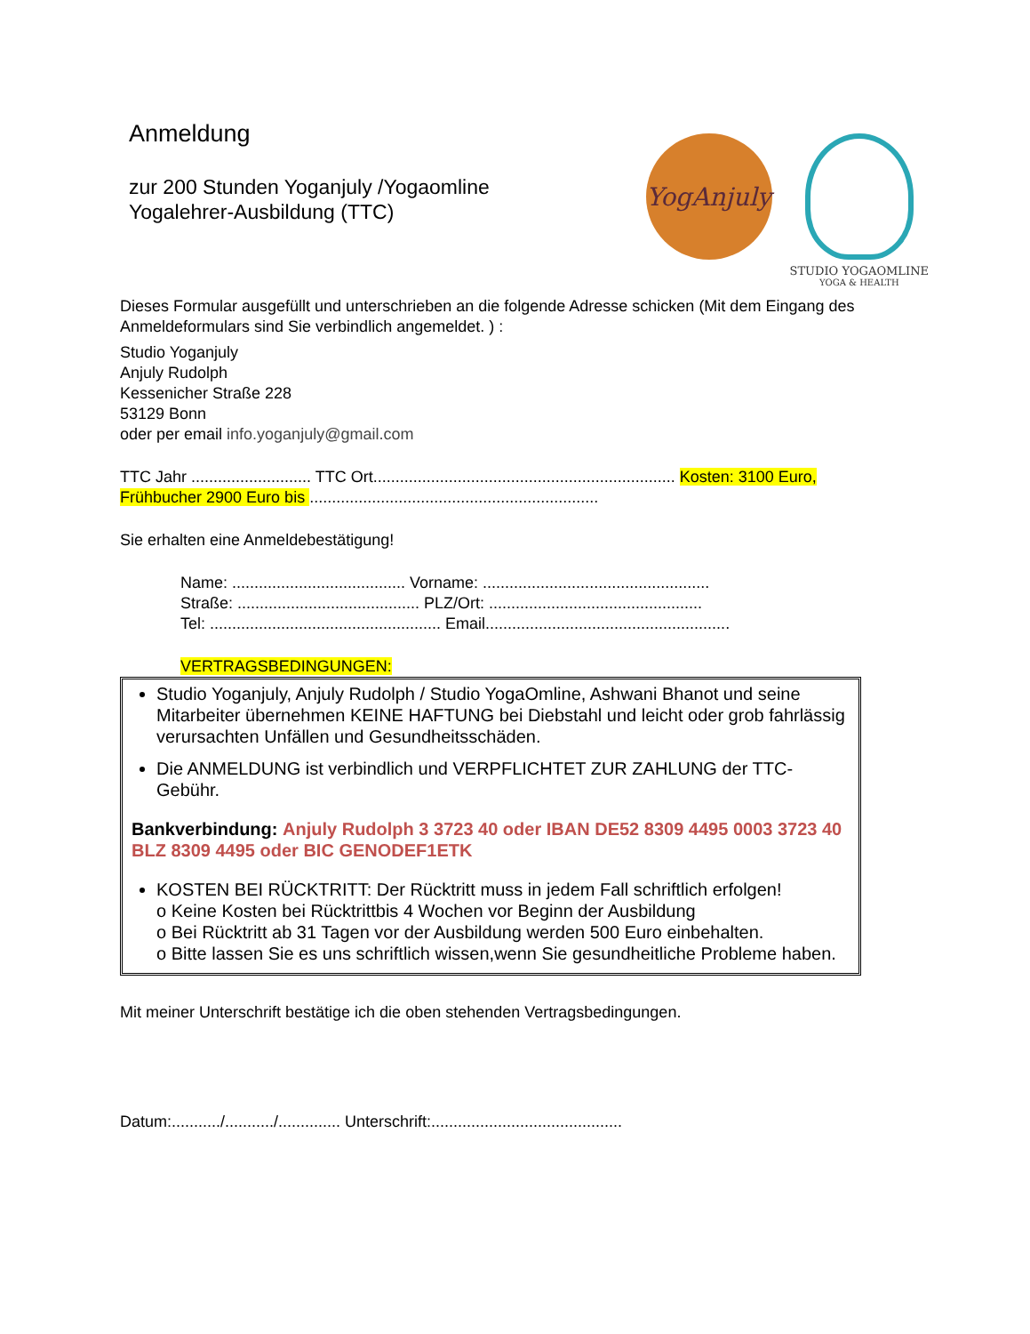Anmeldung
zur 200 Stunden Yoganjuly /Yogaomline
Yogalehrer-Ausbildung (TTC)
YogAnjuly
STUDIO YOGAOMLINE
YOGA & HEALTH
Dieses Formular ausgefüllt und unterschrieben an die folgende Adresse schicken (Mit dem Eingang des Anmeldeformulars sind Sie verbindlich angemeldet. ) :
Studio Yoganjuly
Anjuly Rudolph
Kessenicher Straße 228
53129 Bonn
oder per email info.yoganjuly@gmail.com
TTC Jahr ........................... TTC Ort.................................................................... Kosten: 3100 Euro, Frühbucher 2900 Euro bis .................................................................
Sie erhalten eine Anmeldebestätigung!
Name: ....................................... Vorname: ...................................................
Straße: ......................................... PLZ/Ort: ................................................
Tel: .................................................... Email.......................................................
VERTRAGSBEDINGUNGEN:
Studio Yoganjuly, Anjuly Rudolph / Studio YogaOmline, Ashwani Bhanot und seine Mitarbeiter übernehmen KEINE HAFTUNG bei Diebstahl und leicht oder grob fahrlässig verursachten Unfällen und Gesundheitsschäden.
Die ANMELDUNG ist verbindlich und VERPFLICHTET ZUR ZAHLUNG der TTC-Gebühr.
Bankverbindung: Anjuly Rudolph 3 3723 40 oder IBAN DE52 8309 4495 0003 3723 40 BLZ 8309 4495 oder BIC GENODEF1ETK
KOSTEN BEI RÜCKTRITT: Der Rücktritt muss in jedem Fall schriftlich erfolgen!
o Keine Kosten bei Rücktrittbis 4 Wochen vor Beginn der Ausbildung
o Bei Rücktritt ab 31 Tagen vor der Ausbildung werden 500 Euro einbehalten.
o Bitte lassen Sie es uns schriftlich wissen,wenn Sie gesundheitliche Probleme haben.
Mit meiner Unterschrift bestätige ich die oben stehenden Vertragsbedingungen.
Datum:.........../.........../.............. Unterschrift:...........................................